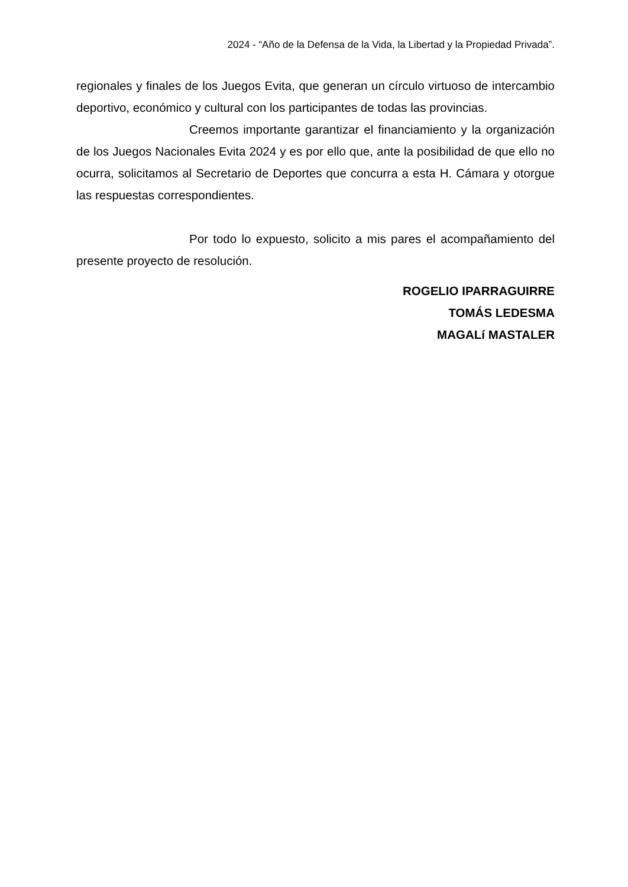2024 - “Año de la Defensa de la Vida, la Libertad y la Propiedad Privada”.
regionales y finales de los Juegos Evita, que generan un círculo virtuoso de intercambio deportivo, económico y cultural con los participantes de todas las provincias.
Creemos importante garantizar el financiamiento y la organización de los Juegos Nacionales Evita 2024 y es por ello que, ante la posibilidad de que ello no ocurra, solicitamos al Secretario de Deportes que concurra a esta H. Cámara y otorgue las respuestas correspondientes.
Por todo lo expuesto, solicito a mis pares el acompañamiento del presente proyecto de resolución.
ROGELIO IPARRAGUIRRE
TOMÁS LEDESMA
MAGALí MASTALER